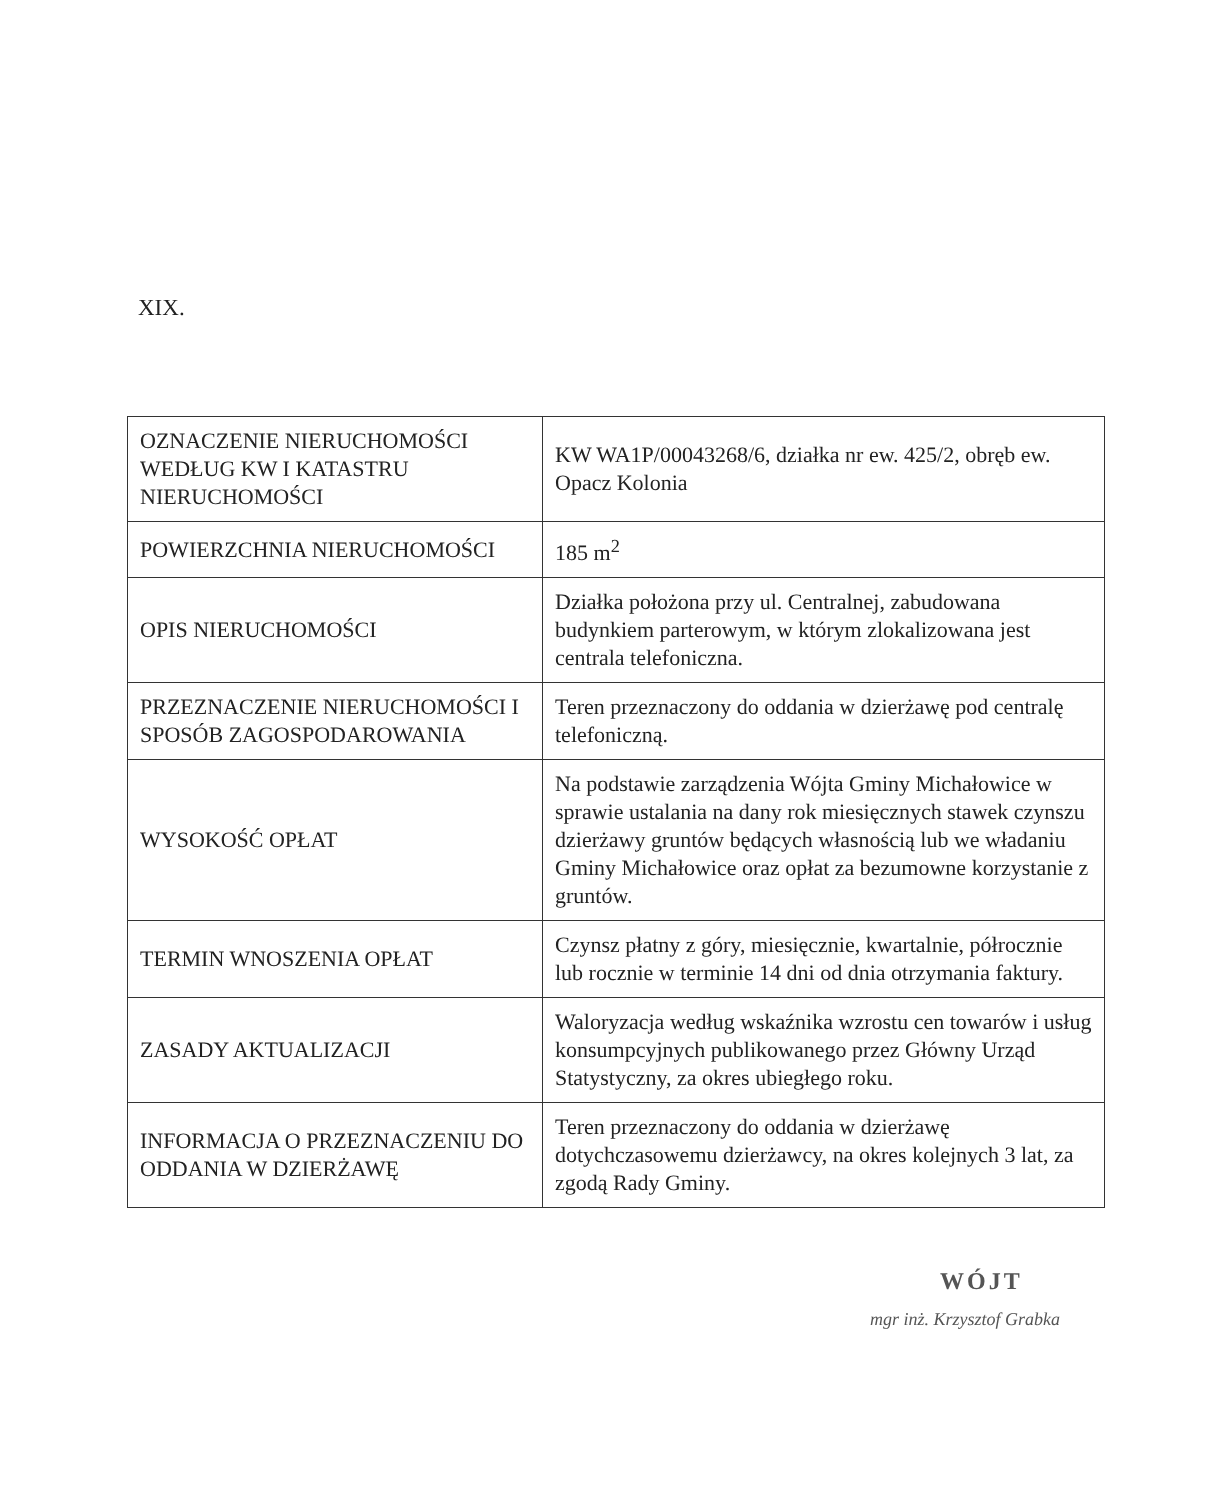XIX.
| OZNACZENIE NIERUCHOMOŚCI WEDŁUG KW I KATASTRU NIERUCHOMOŚCI | KW WA1P/00043268/6, działka nr ew. 425/2, obręb ew. Opacz Kolonia |
| POWIERZCHNIA NIERUCHOMOŚCI | 185 m<sup>2</sup> |
| OPIS NIERUCHOMOŚCI | Działka położona przy ul. Centralnej, zabudowana budynkiem parterowym, w którym zlokalizowana jest centrala telefoniczna. |
| PRZEZNACZENIE NIERUCHOMOŚCI I SPOSÓB ZAGOSPODAROWANIA | Teren przeznaczony do oddania w dzierżawę pod centralę telefoniczną. |
| WYSOKOŚĆ OPŁAT | Na podstawie zarządzenia Wójta Gminy Michałowice w sprawie ustalania na dany rok miesięcznych stawek czynszu dzierżawy gruntów będących własnością lub we władaniu Gminy Michałowice oraz opłat za bezumowne korzystanie z gruntów. |
| TERMIN WNOSZENIA OPŁAT | Czynsz płatny z góry, miesięcznie, kwartalnie, półrocznie lub rocznie w terminie 14 dni od dnia otrzymania faktury. |
| ZASADY AKTUALIZACJI | Waloryzacja według wskaźnika wzrostu cen towarów i usług konsumpcyjnych publikowanego przez Główny Urząd Statystyczny, za okres ubiegłego roku. |
| INFORMACJA O PRZEZNACZENIU DO ODDANIA W DZIERŻAWĘ | Teren przeznaczony do oddania w dzierżawę dotychczasowemu dzierżawcy, na okres kolejnych 3 lat, za zgodą Rady Gminy. |
WÓJT
mgr inż. Krzysztof Grabka